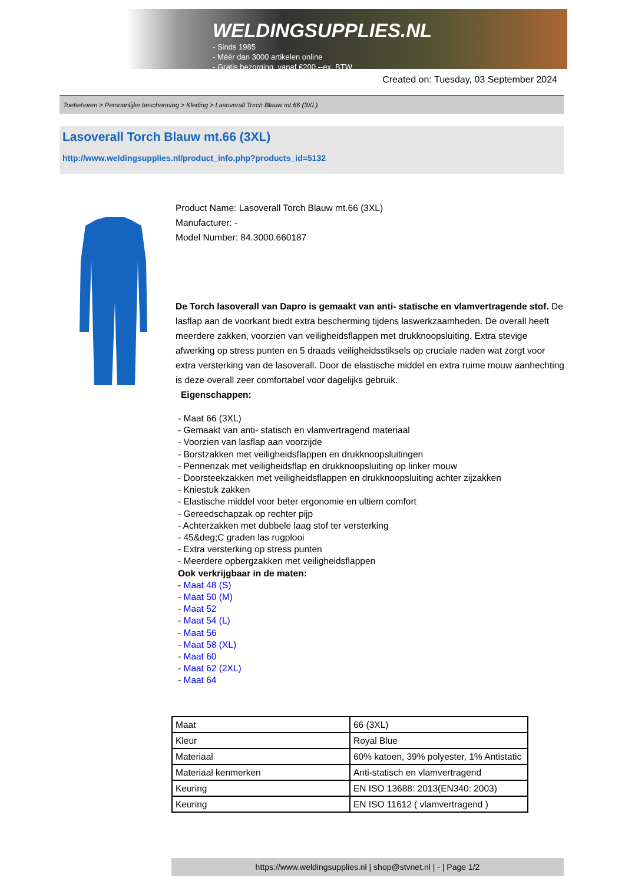WELDINGSUPPLIES.NL
- Sinds 1985
- Méér dan 3000 artikelen online
- Gratis bezorging, vanaf €200,--ex. BTW
Created on: Tuesday, 03 September 2024
Toebehoren > Persoonlijke bescherming > Kleding > Lasoverall Torch Blauw mt.66 (3XL)
Lasoverall Torch Blauw mt.66 (3XL)
http://www.weldingsupplies.nl/product_info.php?products_id=5132
Product Name: Lasoverall Torch Blauw mt.66 (3XL)
Manufacturer: -
Model Number: 84.3000.660187
De Torch lasoverall van Dapro is gemaakt van anti- statische en vlamvertragende stof. De lasflap aan de voorkant biedt extra bescherming tijdens laswerkzaamheden. De overall heeft meerdere zakken, voorzien van veiligheidsflappen met drukknoopsluiting. Extra stevige afwerking op stress punten en 5 draads veiligheidsstiksels op cruciale naden wat zorgt voor extra versterking van de lasoverall. Door de elastische middel en extra ruime mouw aanhechting is deze overall zeer comfortabel voor dagelijks gebruik.
Eigenschappen:
- Maat 66 (3XL)
- Gemaakt van anti- statisch en vlamvertragend materiaal
- Voorzien van lasflap aan voorzijde
- Borstzakken met veiligheidsflappen en drukknoopsluitingen
- Pennenzak met veiligheidsflap en drukknoopsluiting op linker mouw
- Doorsteekzakken met veiligheidsflappen en drukknoopsluiting achter zijzakken
- Kniestuk zakken
- Elastische middel voor beter ergonomie en ultiem comfort
- Gereedschapzak op rechter pijp
- Achterzakken met dubbele laag stof ter versterking
- 45&deg;C graden las rugplooi
- Extra versterking op stress punten
- Meerdere opbergzakken met veiligheidsflappen
Ook verkrijgbaar in de maten:
- Maat 48 (S)
- Maat 50 (M)
- Maat 52
- Maat 54 (L)
- Maat 56
- Maat 58 (XL)
- Maat 60
- Maat 62 (2XL)
- Maat 64
| Maat | 66 (3XL) |
| Kleur | Royal Blue |
| Materiaal | 60% katoen, 39% polyester, 1% Antistatic |
| Materiaal kenmerken | Anti-statisch en vlamvertragend |
| Keuring | EN ISO 13688: 2013(EN340: 2003) |
| Keuring | EN ISO 11612 ( vlamvertragend ) |
https://www.weldingsupplies.nl | shop@stvnet.nl | - | Page 1/2